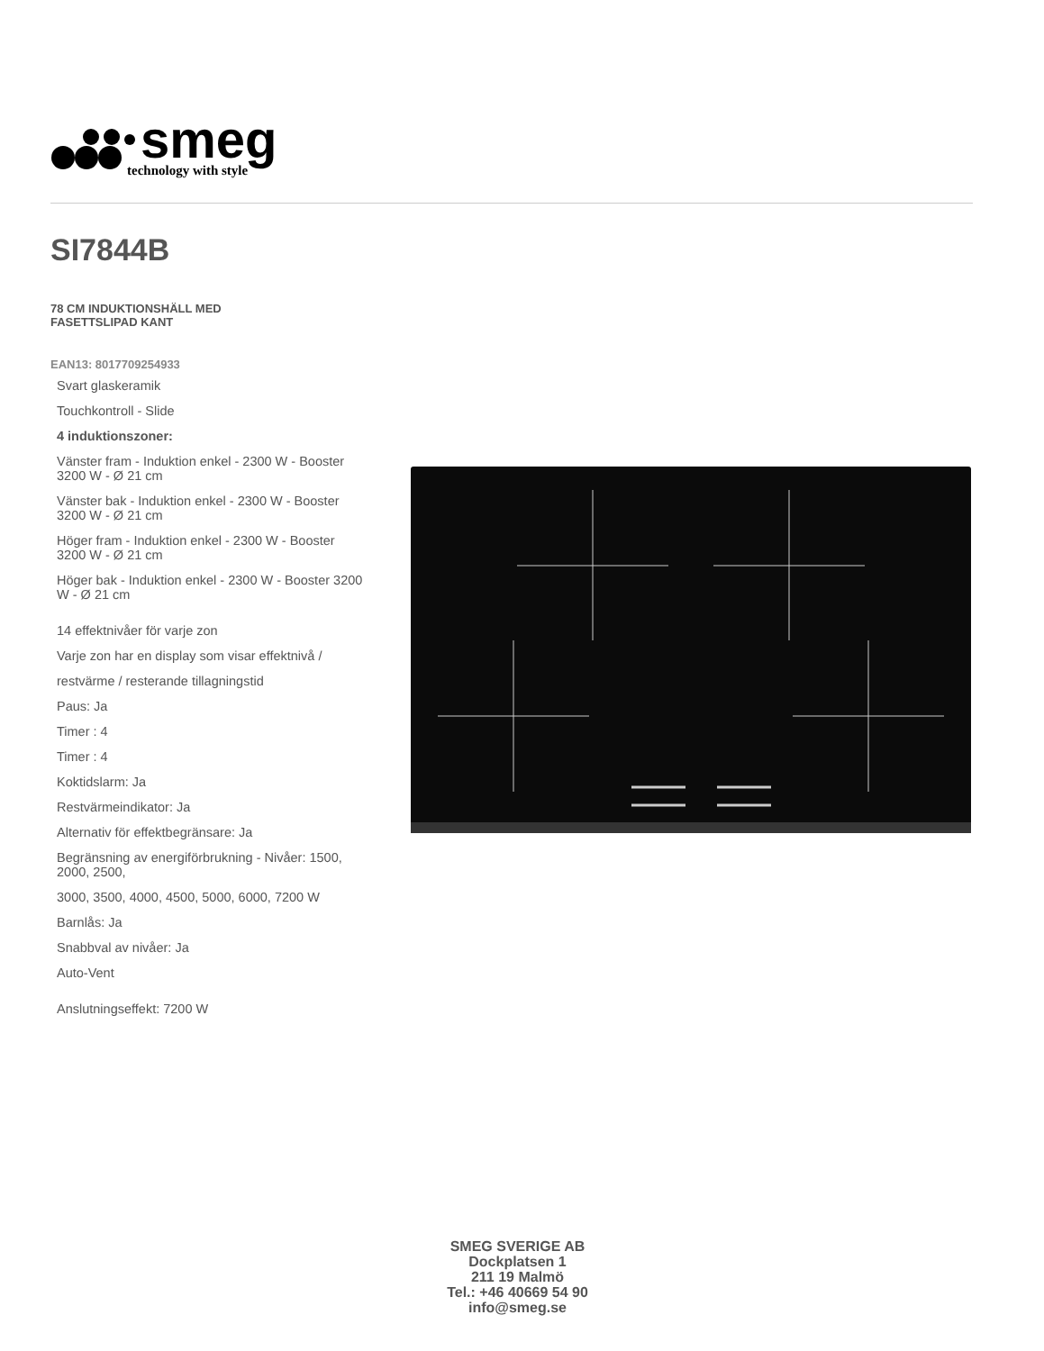smeg
technology with style
SI7844B
78 CM INDUKTIONSHÄLL MED
FASETTSLIPAD KANT
EAN13: 8017709254933
Svart glaskeramik
Touchkontroll - Slide
4 induktionszoner:
Vänster fram - Induktion enkel - 2300 W - Booster 3200 W - Ø 21 cm
Vänster bak - Induktion enkel - 2300 W - Booster 3200 W - Ø 21 cm
Höger fram - Induktion enkel - 2300 W - Booster 3200 W - Ø 21 cm
Höger bak - Induktion enkel - 2300 W - Booster 3200 W - Ø 21 cm
14 effektnivåer för varje zon
Varje zon har en display som visar effektnivå /
restvärme / resterande tillagningstid
Paus: Ja
Timer : 4
Timer : 4
Koktidslarm: Ja
Restvärmeindikator: Ja
Alternativ för effektbegränsare: Ja
Begränsning av energiförbrukning - Nivåer: 1500, 2000, 2500,
3000, 3500, 4000, 4500, 5000, 6000, 7200 W
Barnlås: Ja
Snabbval av nivåer: Ja
Auto-Vent
Anslutningseffekt: 7200 W
SMEG SVERIGE AB
Dockplatsen 1
211 19 Malmö
Tel.: +46 40669 54 90
info@smeg.se